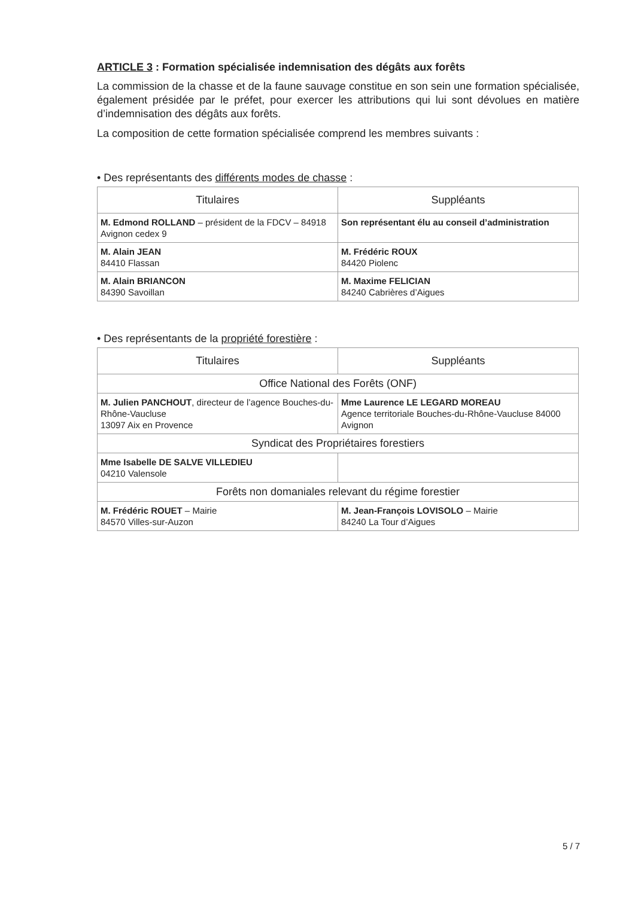ARTICLE 3 : Formation spécialisée indemnisation des dégâts aux forêts
La commission de la chasse et de la faune sauvage constitue en son sein une formation spécialisée, également présidée par le préfet, pour exercer les attributions qui lui sont dévolues en matière d’indemnisation des dégâts aux forêts.
La composition de cette formation spécialisée comprend les membres suivants :
• Des représentants des différents modes de chasse :
| Titulaires | Suppléants |
| --- | --- |
| M. Edmond ROLLAND – président de la FDCV – 84918 Avignon cedex 9 | Son représentant élu au conseil d’administration |
| M. Alain JEAN 84410 Flassan | M. Frédéric ROUX 84420 Piolenc |
| M. Alain BRIANCON 84390 Savoillan | M. Maxime FELICIAN 84240 Cabrières d’Aigues |
• Des représentants de la propriété forestière :
| Titulaires | Suppléants |
| --- | --- |
| Office National des Forêts (ONF) | |
| M. Julien PANCHOUT , directeur de l’agence Bouches-du-Rhône-Vaucluse 13097 Aix en Provence | Mme Laurence LE LEGARD MOREAU Agence territoriale Bouches-du-Rhône-Vaucluse 84000 Avignon |
| Syndicat des Propriétaires forestiers | |
| Mme Isabelle DE SALVE VILLEDIEU 04210 Valensole | |
| Forêts non domaniales relevant du régime forestier | |
| M. Frédéric ROUET – Mairie 84570 Villes-sur-Auzon | M. Jean-François LOVISOLO – Mairie 84240 La Tour d’Aigues |
5 / 7